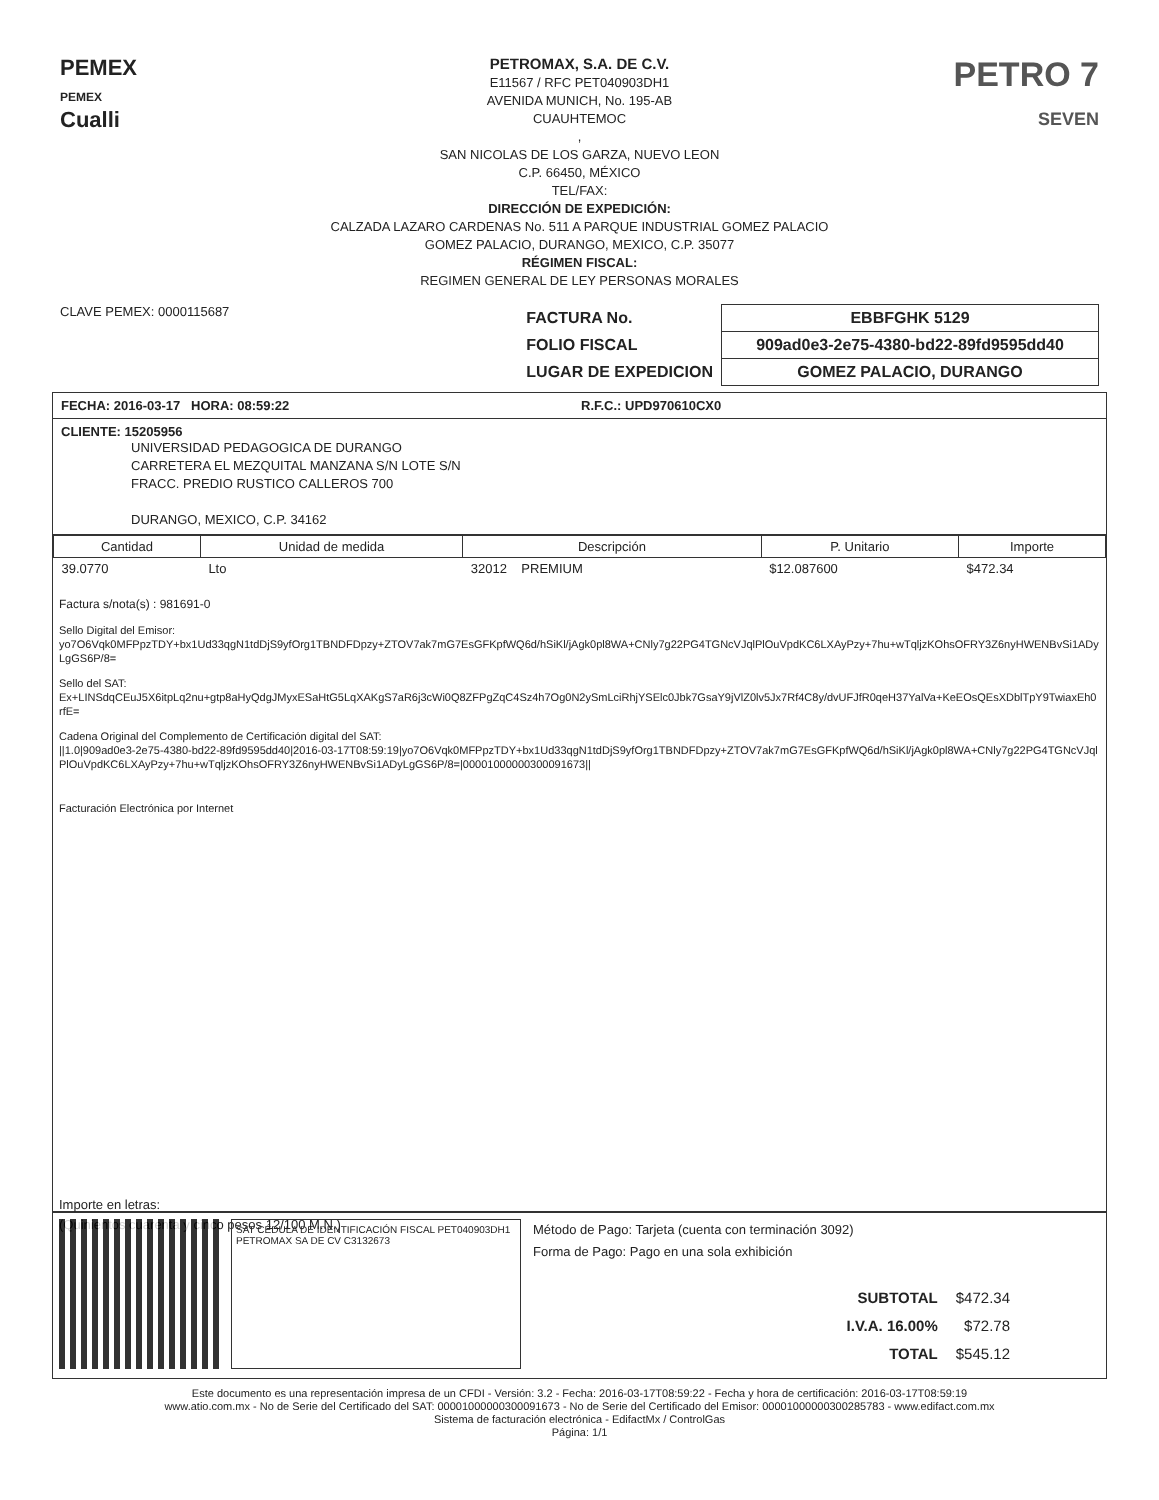PEMEX
PEMEX
Cualli
PETROMAX, S.A. DE C.V.
E11567 / RFC PET040903DH1
AVENIDA MUNICH, No. 195-AB
CUAUHTEMOC
,
SAN NICOLAS DE LOS GARZA, NUEVO LEON
C.P. 66450, MÉXICO
TEL/FAX:
DIRECCIÓN DE EXPEDICIÓN:
CALZADA LAZARO CARDENAS No. 511 A PARQUE INDUSTRIAL GOMEZ PALACIO
GOMEZ PALACIO, DURANGO, MEXICO, C.P. 35077
RÉGIMEN FISCAL:
REGIMEN GENERAL DE LEY PERSONAS MORALES
PETRO 7
SEVEN
CLAVE PEMEX: 0000115687
| FACTURA No. | EBBFGHK 5129 |
| FOLIO FISCAL | 909ad0e3-2e75-4380-bd22-89fd9595dd40 |
| LUGAR DE EXPEDICION | GOMEZ PALACIO, DURANGO |
FECHA: 2016-03-17 HORA: 08:59:22 R.F.C.: UPD970610CX0
CLIENTE: 15205956
UNIVERSIDAD PEDAGOGICA DE DURANGO
CARRETERA EL MEZQUITAL MANZANA S/N LOTE S/N
FRACC. PREDIO RUSTICO CALLEROS 700
DURANGO, MEXICO, C.P. 34162
| Cantidad | Unidad de medida | Descripción | P. Unitario | Importe |
| --- | --- | --- | --- | --- |
| 39.0770 | Lto | 32012 PREMIUM | $12.087600 | $472.34 |
Factura s/nota(s) : 981691-0
Sello Digital del Emisor:
yo7O6Vqk0MFPpzTDY+bx1Ud33qgN1tdDjS9yfOrg1TBNDFDpzy+ZTOV7ak7mG7EsGFKpfWQ6d/hSiKl/jAgk0pl8WA+CNly7g22PG4TGNcVJqlPlOuVpdKC6LXAyPzy+7hu+wTqljzKOhsOFRY3Z6nyHWENBvSi1ADyLgGS6P/8=
Sello del SAT:
Ex+LINSdqCEuJ5X6itpLq2nu+gtp8aHyQdgJMyxESaHtG5LqXAKgS7aR6j3cWi0Q8ZFPgZqC4Sz4h7Og0N2ySmLciRhjYSElc0Jbk7GsaY9jVlZ0lv5Jx7Rf4C8y/dvUFJfR0qeH37YalVa+KeEOsQEsXDblTpY9TwiaxEh0rfE=
Cadena Original del Complemento de Certificación digital del SAT:
||1.0|909ad0e3-2e75-4380-bd22-89fd9595dd40|2016-03-17T08:59:19|yo7O6Vqk0MFPpzTDY+bx1Ud33qgN1tdDjS9yfOrg1TBNDFDpzy+ZTOV7ak7mG7EsGFKpfWQ6d/hSiKl/jAgk0pl8WA+CNly7g22PG4TGNcVJqlPlOuVpdKC6LXAyPzy+7hu+wTqljzKOhsOFRY3Z6nyHWENBvSi1ADyLgGS6P/8=|00001000000300091673||
Facturación Electrónica por Internet
Importe en letras:
(Quinientos cuarenta y cinco pesos 12/100 M.N.)
SAT CÉDULA DE IDENTIFICACIÓN FISCAL PET040903DH1 PETROMAX SA DE CV C3132673
Método de Pago: Tarjeta (cuenta con terminación 3092)
Forma de Pago: Pago en una sola exhibición
| SUBTOTAL | $472.34 |
| I.V.A. 16.00% | $72.78 |
| TOTAL | $545.12 |
Este documento es una representación impresa de un CFDI - Versión: 3.2 - Fecha: 2016-03-17T08:59:22 - Fecha y hora de certificación: 2016-03-17T08:59:19
www.atio.com.mx - No de Serie del Certificado del SAT: 00001000000300091673 - No de Serie del Certificado del Emisor: 00001000000300285783 - www.edifact.com.mx
Sistema de facturación electrónica - EdifactMx / ControlGas
Página: 1/1